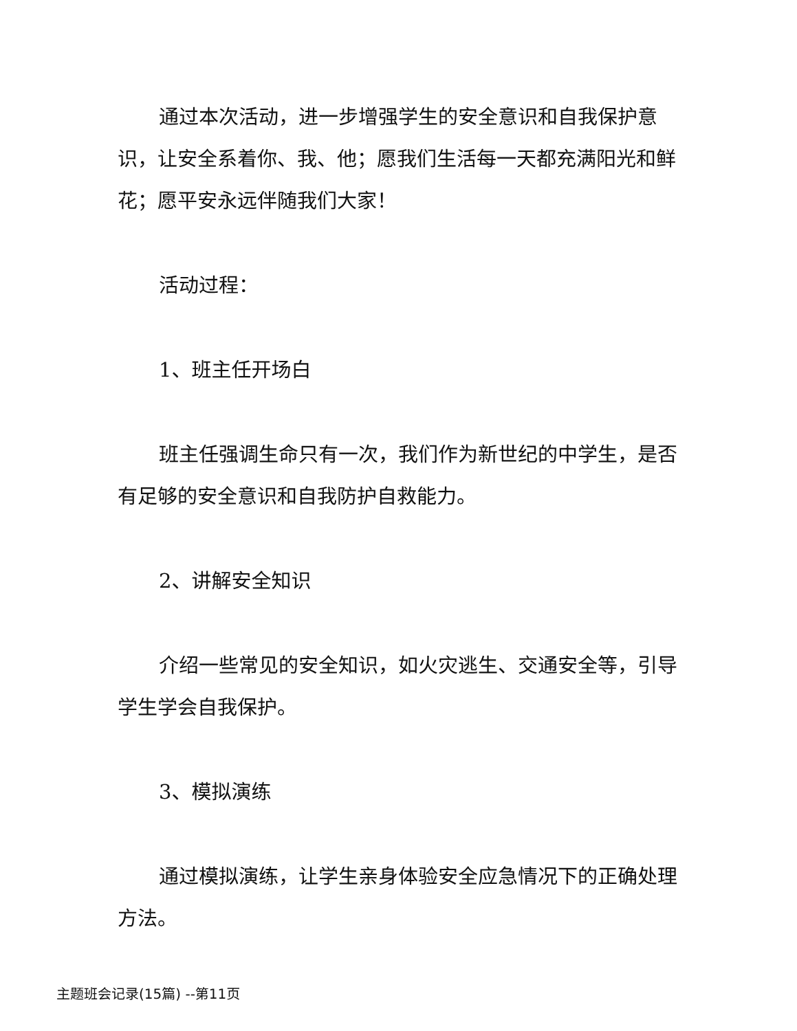通过本次活动，进一步增强学生的安全意识和自我保护意识，让安全系着你、我、他；愿我们生活每一天都充满阳光和鲜花；愿平安永远伴随我们大家！
活动过程：
1、班主任开场白
班主任强调生命只有一次，我们作为新世纪的中学生，是否有足够的安全意识和自我防护自救能力。
2、讲解安全知识
介绍一些常见的安全知识，如火灾逃生、交通安全等，引导学生学会自我保护。
3、模拟演练
通过模拟演练，让学生亲身体验安全应急情况下的正确处理方法。
主题班会记录(15篇) --第11页